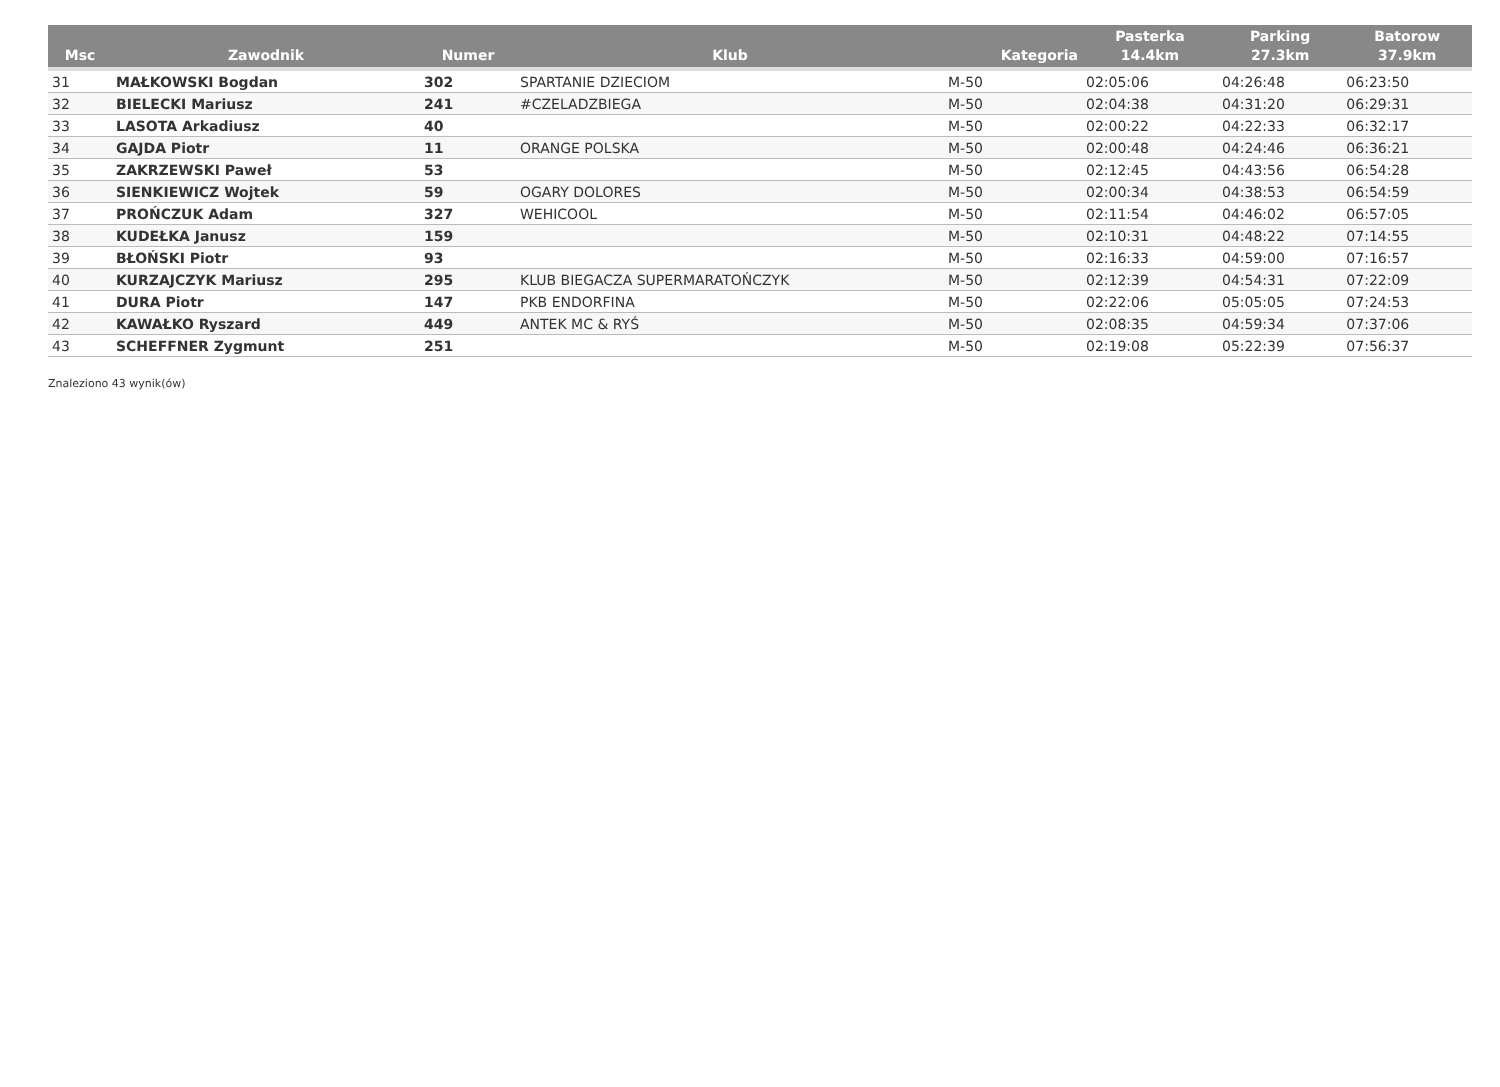| Msc | Zawodnik | Numer | Klub | Kategoria | Pasterka 14.4km | Parking 27.3km | Batorow 37.9km |
| --- | --- | --- | --- | --- | --- | --- | --- |
| 31 | MAŁKOWSKI Bogdan | 302 | SPARTANIE DZIECIOM | M-50 | 02:05:06 | 04:26:48 | 06:23:50 |
| 32 | BIELECKI Mariusz | 241 | #CZELADZBIEGA | M-50 | 02:04:38 | 04:31:20 | 06:29:31 |
| 33 | LASOTA Arkadiusz | 40 | | M-50 | 02:00:22 | 04:22:33 | 06:32:17 |
| 34 | GAJDA Piotr | 11 | ORANGE POLSKA | M-50 | 02:00:48 | 04:24:46 | 06:36:21 |
| 35 | ZAKRZEWSKI Paweł | 53 | | M-50 | 02:12:45 | 04:43:56 | 06:54:28 |
| 36 | SIENKIEWICZ Wojtek | 59 | OGARY DOLORES | M-50 | 02:00:34 | 04:38:53 | 06:54:59 |
| 37 | PROŃCZUK Adam | 327 | WEHICOOL | M-50 | 02:11:54 | 04:46:02 | 06:57:05 |
| 38 | KUDEŁKA Janusz | 159 | | M-50 | 02:10:31 | 04:48:22 | 07:14:55 |
| 39 | BŁOŃSKI Piotr | 93 | | M-50 | 02:16:33 | 04:59:00 | 07:16:57 |
| 40 | KURZAJCZYK Mariusz | 295 | KLUB BIEGACZA SUPERMARATOŃCZYK | M-50 | 02:12:39 | 04:54:31 | 07:22:09 |
| 41 | DURA Piotr | 147 | PKB ENDORFINA | M-50 | 02:22:06 | 05:05:05 | 07:24:53 |
| 42 | KAWAŁKO Ryszard | 449 | ANTEK MC & RYŚ | M-50 | 02:08:35 | 04:59:34 | 07:37:06 |
| 43 | SCHEFFNER Zygmunt | 251 | | M-50 | 02:19:08 | 05:22:39 | 07:56:37 |
Znaleziono 43 wynik(ów)